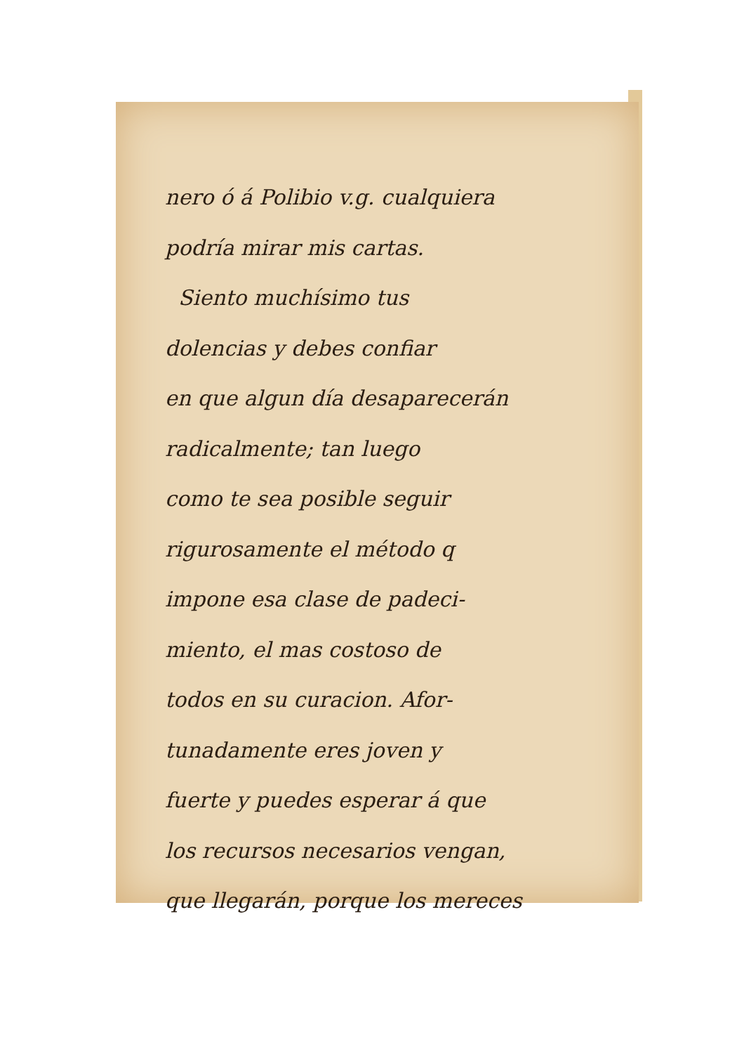nero ó á Polibio v.g. cualquiera
podría mirar mis cartas.
Siento muchísimo tus
dolencias y debes confiar
en que algun día desaparecerán
radicalmente; tan luego
como te sea posible seguir
rigurosamente el método q
impone esa clase de padeci-
miento, el mas costoso de
todos en su curacion. Afor-
tunadamente eres joven y
fuerte y puedes esperar á que
los recursos necesarios vengan,
que llegarán, porque los mereces